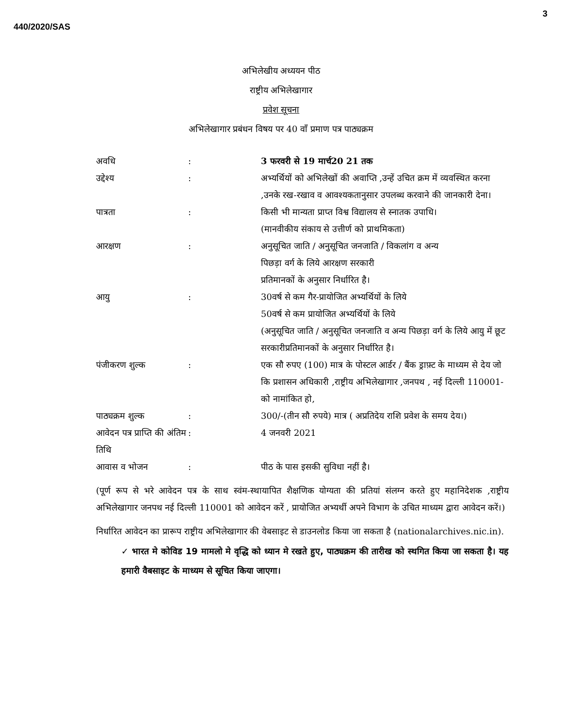3
440/2020/SAS
अभिलेखीय अध्ययन पीठ
राष्ट्रीय अभिलेखागार
प्रवेश सूचना
अभिलेखागार प्रबंधन विषय पर 40 वाँ प्रमाण पत्र पाठ्यक्रम
| अवधि | : | 3 फरवरी से 19 मार्च20 21 तक |
| उद्देश्य | : | अभ्यर्थियों को अभिलेखों की अवाप्ति ,उन्हें उचित क्रम में व्यवस्थित करना ,उनके रख-रखाव व आवश्यकतानुसार उपलब्ध करवाने की जानकारी देना। |
| पात्रता | : | किसी भी मान्यता प्राप्त विश्व विद्यालय से स्नातक उपाधि। (मानवीकीय संकाय से उत्तीर्ण को प्राथमिकता) |
| आरक्षण | : | अनुसूचित जाति / अनुसूचित जनजाति / विकलांग व अन्य पिछड़ा वर्ग के लिये आरक्षण सरकारी प्रतिमानकों के अनुसार निर्धारित है। |
| आयु | : | 30वर्ष से कम गैर-प्रायोजित अभ्यर्थियों के लिये 50वर्ष से कम प्रायोजित अभ्यर्थियों के लिये (अनुसूचित जाति / अनुसूचित जनजाति व अन्य पिछड़ा वर्ग के लिये आयु में छूट सरकारीप्रतिमानकों के अनुसार निर्धारित है। |
| पंजीकरण शुल्क | : | एक सौ रुपए (100) मात्र के पोस्टल आर्डर / बैंक ड्राफ़्ट के माध्यम से देय जो कि प्रशासन अधिकारी ,राष्ट्रीय अभिलेखागार ,जनपथ , नई दिल्ली 110001- को नामांकित हो, |
| पाठ्यक्रम शुल्क | : | 300/-(तीन सौ रुपये) मात्र ( अप्रतिदेय राशि प्रवेश के समय देय।) |
| आवेदन पत्र प्राप्ति की अंतिम तिथि | : | 4 जनवरी 2021 |
| आवास व भोजन | : | पीठ के पास इसकी सुविधा नहीं है। |
(पूर्ण रूप से भरे आवेदन पत्र के साथ स्वंम-स्थायापित शैक्षणिक योग्यता की प्रतियां संलग्न करते हुए महानिदेशक ,राष्ट्रीय अभिलेखागार जनपथ नई दिल्ली 110001 को आवेदन करें , प्रायोजित अभ्यर्थी अपने विभाग के उचित माध्यम द्वारा आवेदन करें।)
निर्धारित आवेदन का प्रारूप राष्ट्रीय अभिलेखागार की वेबसाइट से डाउनलोड किया जा सकता है (nationalarchives.nic.in).
✓ भारत मे कोविड 19 मामलो मे वृद्धि को ध्यान मे रखते हुए, पाठ्यक्रम की तारीख को स्थगित किया जा सकता है। यह हमारी वैबसाइट के माध्यम से सूचित किया जाएगा।